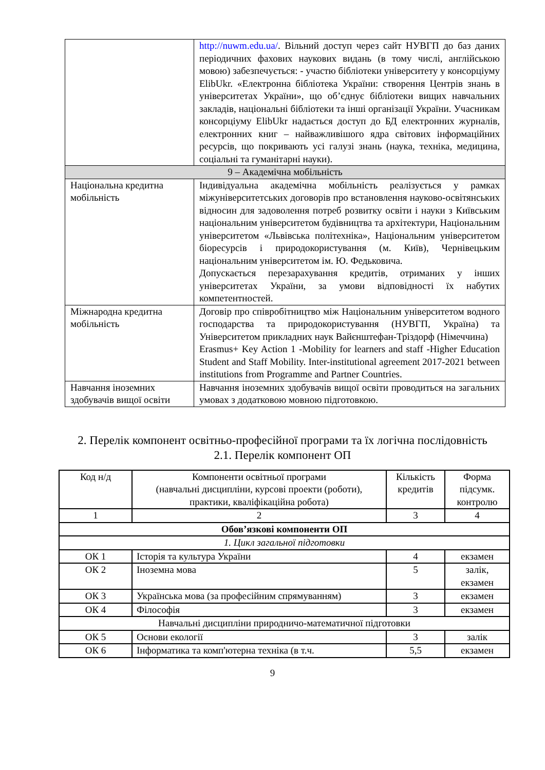| | http://nuwm.edu.ua/ . Вільний доступ через сайт НУВГП до баз даних періодичних фахових наукових видань (в тому числі, англійською мовою) забезпечується: - участю бібліотеки університету у консорціуму ElibUkr. «Електронна бібліотека України: створення Центрів знань в університетах України», що об’єднує бібліотеки вищих навчальних закладів, національні бібліотеки та інші організації України. Учасникам консорціуму ElibUkr надається доступ до БД електронних журналів, електронних книг – найважливішого ядра світових інформаційних ресурсів, що покривають усі галузі знань (наука, техніка, медицина, соціальні та гуманітарні науки). |
| 9 – Академічна мобільність | |
| Національна кредитна мобільність | Індивідуальна академічна мобільність реалізується у рамках міжуніверситетських договорів про встановлення науково-освітянських відносин для задоволення потреб розвитку освіти і науки з Київським національним університетом будівництва та архітектури, Національним університетом «Львівська політехніка», Національним університетом біоресурсів і природокористування (м. Київ), Чернівецьким національним університетом ім. Ю. Федьковича. Допускається перезарахування кредитів, отриманих у інших університетах України, за умови відповідності їх набутих компетентностей. |
| Міжнародна кредитна мобільність | Договір про співробітництво між Національним університетом водного господарства та природокористування (НУВГП, Україна) та Університетом прикладних наук Вайєнштефан-Тріздорф (Німеччина) Erasmus+ Key Action 1 -Mobility for learners and staff -Higher Education Student and Staff Mobility. Inter-institutional agreement 2017-2021 between institutions from Programme and Partner Countries. |
| Навчання іноземних здобувачів вищої освіти | Навчання іноземних здобувачів вищої освіти проводиться на загальних умовах з додатковою мовною підготовкою. |
2. Перелік компонент освітньо-професійної програми та їх логічна послідовність
2.1. Перелік компонент ОП
| Код н/д | Компоненти освітньої програми (навчальні дисципліни, курсові проекти (роботи), практики, кваліфікаційна робота) | Кількість кредитів | Форма підсумк. контролю |
| --- | --- | --- | --- |
| 1 | 2 | 3 | 4 |
| Обов’язкові компоненти ОП | | | |
| 1. Цикл загальної підготовки | | | |
| ОК 1 | Історія та культура України | 4 | екзамен |
| ОК 2 | Іноземна мова | 5 | залік, екзамен |
| ОК 3 | Українська мова (за професійним спрямуванням) | 3 | екзамен |
| ОК 4 | Філософія | 3 | екзамен |
| Навчальні дисципліни природничо-математичної підготовки | | | |
| ОК 5 | Основи екології | 3 | залік |
| ОК 6 | Інформатика та комп'ютерна техніка (в т.ч. | 5,5 | екзамен |
9